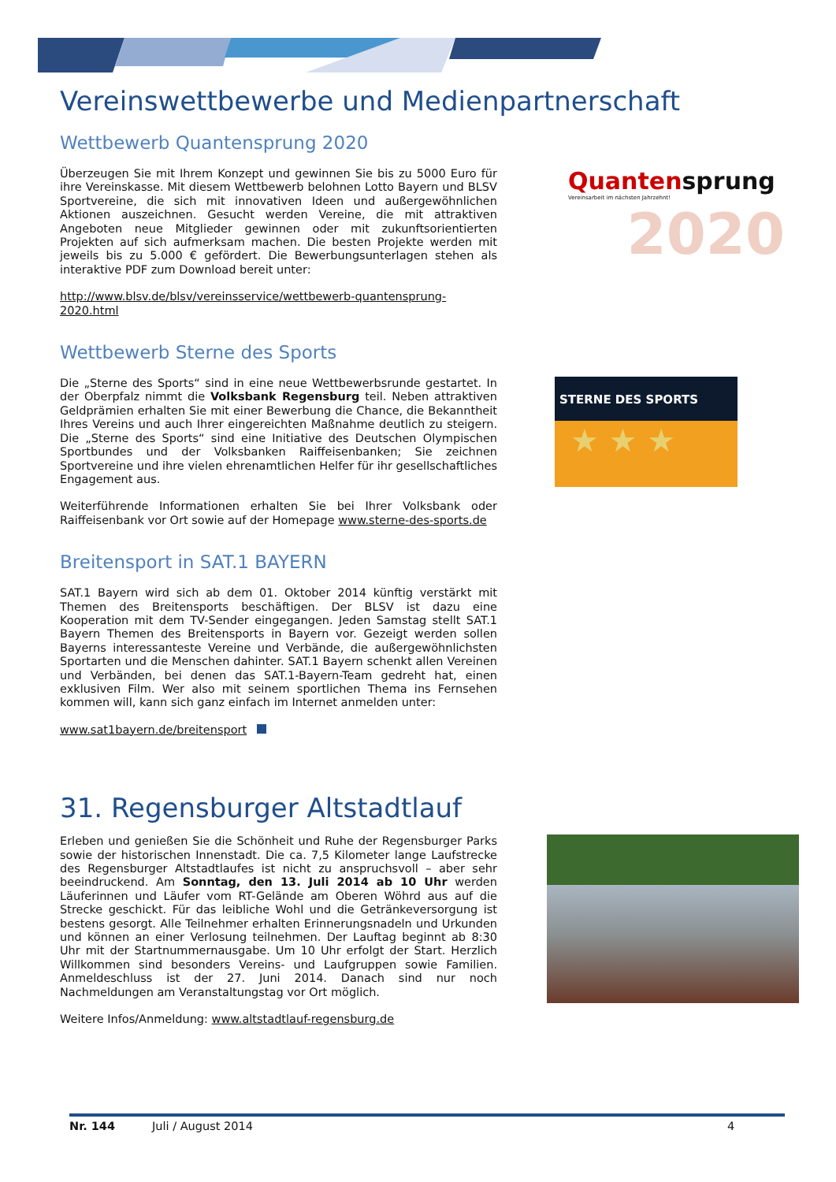Vereinswettbewerbe und Medienpartnerschaft
Wettbewerb Quantensprung 2020
Überzeugen Sie mit Ihrem Konzept und gewinnen Sie bis zu 5000 Euro für ihre Vereinskasse. Mit diesem Wettbewerb belohnen Lotto Bayern und BLSV Sportvereine, die sich mit innovativen Ideen und außergewöhnlichen Aktionen auszeichnen. Gesucht werden Vereine, die mit attraktiven Angeboten neue Mitglieder gewinnen oder mit zukunftsorientierten Projekten auf sich aufmerksam machen. Die besten Projekte werden mit jeweils bis zu 5.000 € gefördert. Die Bewerbungsunterlagen stehen als interaktive PDF zum Download bereit unter:
http://www.blsv.de/blsv/vereinsservice/wettbewerb-quantensprung-2020.html
Quantensprung
Vereinsarbeit im nächsten Jahrzehnt!
2020
Wettbewerb Sterne des Sports
Die „Sterne des Sports“ sind in eine neue Wettbewerbsrunde gestartet. In der Oberpfalz nimmt die Volksbank Regensburg teil. Neben attraktiven Geldprämien erhalten Sie mit einer Bewerbung die Chance, die Bekanntheit Ihres Vereins und auch Ihrer eingereichten Maßnahme deutlich zu steigern. Die „Sterne des Sports“ sind eine Initiative des Deutschen Olympischen Sportbundes und der Volksbanken Raiffeisenbanken; Sie zeichnen Sportvereine und ihre vielen ehrenamtlichen Helfer für ihr gesellschaftliches Engagement aus.
Weiterführende Informationen erhalten Sie bei Ihrer Volksbank oder Raiffeisenbank vor Ort sowie auf der Homepage www.sterne-des-sports.de
STERNE DES SPORTS
★ ★ ★
Breitensport in SAT.1 BAYERN
SAT.1 Bayern wird sich ab dem 01. Oktober 2014 künftig verstärkt mit Themen des Breitensports beschäftigen. Der BLSV ist dazu eine Kooperation mit dem TV-Sender eingegangen. Jeden Samstag stellt SAT.1 Bayern Themen des Breitensports in Bayern vor. Gezeigt werden sollen Bayerns interessanteste Vereine und Verbände, die außergewöhnlichsten Sportarten und die Menschen dahinter. SAT.1 Bayern schenkt allen Vereinen und Verbänden, bei denen das SAT.1-Bayern-Team gedreht hat, einen exklusiven Film. Wer also mit seinem sportlichen Thema ins Fernsehen kommen will, kann sich ganz einfach im Internet anmelden unter:
www.sat1bayern.de/breitensport
31. Regensburger Altstadtlauf
Erleben und genießen Sie die Schönheit und Ruhe der Regensburger Parks sowie der historischen Innenstadt. Die ca. 7,5 Kilometer lange Laufstrecke des Regensburger Altstadtlaufes ist nicht zu anspruchsvoll – aber sehr beeindruckend. Am Sonntag, den 13. Juli 2014 ab 10 Uhr werden Läuferinnen und Läufer vom RT-Gelände am Oberen Wöhrd aus auf die Strecke geschickt. Für das leibliche Wohl und die Getränkeversorgung ist bestens gesorgt. Alle Teilnehmer erhalten Erinnerungsnadeln und Urkunden und können an einer Verlosung teilnehmen. Der Lauftag beginnt ab 8:30 Uhr mit der Startnummernausgabe. Um 10 Uhr erfolgt der Start. Herzlich Willkommen sind besonders Vereins- und Laufgruppen sowie Familien. Anmeldeschluss ist der 27. Juni 2014. Danach sind nur noch Nachmeldungen am Veranstaltungstag vor Ort möglich.
Weitere Infos/Anmeldung: www.altstadtlauf-regensburg.de
Nr. 144 Juli / August 2014 4